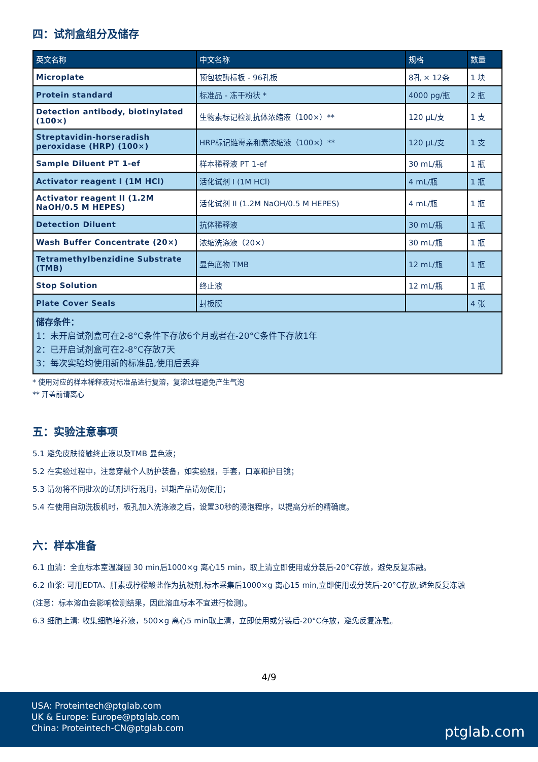四：试剂盒组分及储存
| 英文名称 | 中文名称 | 规格 | 数量 |
| --- | --- | --- | --- |
| Microplate | 预包被酶标板 - 96孔板 | 8孔 × 12条 | 1 块 |
| Protein standard | 标准品 - 冻干粉状 * | 4000 pg/瓶 | 2 瓶 |
| Detection antibody, biotinylated (100×) | 生物素标记检测抗体浓缩液（100×）** | 120 μL/支 | 1 支 |
| Streptavidin-horseradish peroxidase (HRP) (100×) | HRP标记链霉亲和素浓缩液（100×）** | 120 μL/支 | 1 支 |
| Sample Diluent PT 1-ef | 样本稀释液 PT 1-ef | 30 mL/瓶 | 1 瓶 |
| Activator reagent I (1M HCl) | 活化试剂 I (1M HCl) | 4 mL/瓶 | 1 瓶 |
| Activator reagent II (1.2M NaOH/0.5 M HEPES) | 活化试剂 II (1.2M NaOH/0.5 M HEPES) | 4 mL/瓶 | 1 瓶 |
| Detection Diluent | 抗体稀释液 | 30 mL/瓶 | 1 瓶 |
| Wash Buffer Concentrate (20×) | 浓缩洗涤液（20×） | 30 mL/瓶 | 1 瓶 |
| Tetramethylbenzidine Substrate (TMB) | 显色底物 TMB | 12 mL/瓶 | 1 瓶 |
| Stop Solution | 终止液 | 12 mL/瓶 | 1 瓶 |
| Plate Cover Seals | 封板膜 | | 4 张 |
| 储存条件： 1：未开启试剂盒可在2-8°C条件下存放6个月或者在-20°C条件下存放1年 2：已开启试剂盒可在2-8°C存放7天 3：每次实验均使用新的标准品,使用后丢弃 | | | |
* 使用对应的样本稀释液对标准品进行复溶，复溶过程避免产生气泡
** 开盖前请离心
五：实验注意事项
5.1 避免皮肤接触终止液以及TMB 显色液；
5.2 在实验过程中，注意穿戴个人防护装备，如实验服，手套，口罩和护目镜；
5.3 请勿将不同批次的试剂进行混用，过期产品请勿使用；
5.4 在使用自动洗板机时，板孔加入洗涤液之后，设置30秒的浸泡程序，以提高分析的精确度。
六：样本准备
6.1 血清：全血标本室温凝固 30 min后1000×g 离心15 min，取上清立即使用或分装后-20°C存放，避免反复冻融。
6.2 血浆: 可用EDTA、肝素或柠檬酸盐作为抗凝剂,标本采集后1000×g 离心15 min,立即使用或分装后-20°C存放,避免反复冻融
(注意：标本溶血会影响检测结果，因此溶血标本不宜进行检测)。
6.3 细胞上清: 收集细胞培养液，500×g 离心5 min取上清，立即使用或分装后-20°C存放，避免反复冻融。
4/9
USA: Proteintech@ptglab.com
UK & Europe: Europe@ptglab.com
China: Proteintech-CN@ptglab.com
ptglab.com